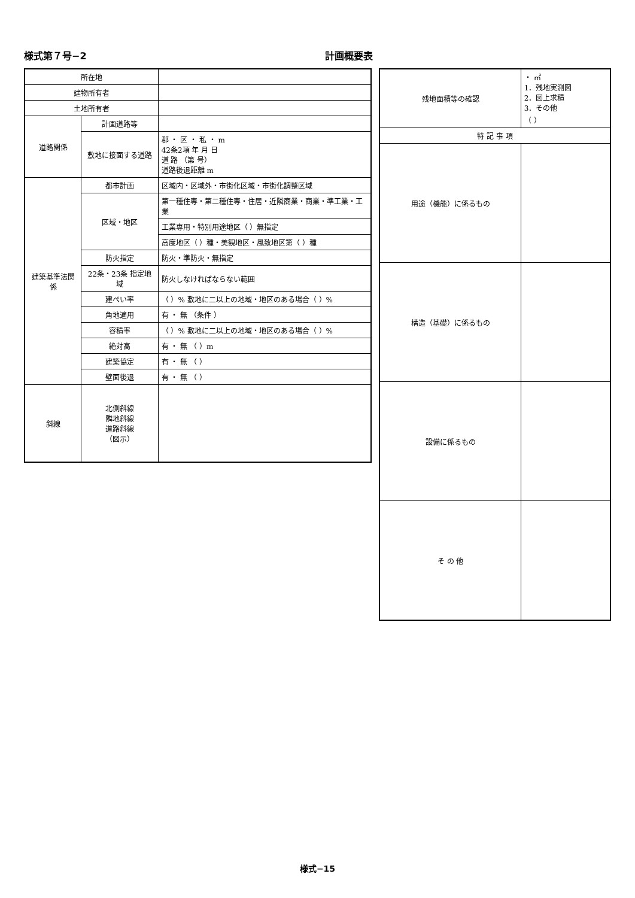様式第７号−2 計画概要表
| 所在地 | | |
| 建物所有者 | | |
| 土地所有者 | | |
| 道路関係 | 計画道路等 | |
| | 敷地に接面する道路 | 郡 ・ 区 ・ 私 ・ m 42条2項 年 月 日 道 路 （第 号） 道路後退距離 m |
| 建築基準法関係 | 都市計画 | 区域内・区域外・市街化区域・市街化調整区域 |
| | 区域・地区 | 第一種住専・第二種住専・住居・近隣商業・商業・準工業・工業 |
| | | 工業専用・特別用途地区（ ）無指定 |
| | | 高度地区（ ）種・美観地区・風致地区第（ ）種 |
| | 防火指定 | 防火・準防火・無指定 |
| | 22条・23条 指定地域 | 防火しなければならない範囲 |
| | 建ぺい率 | （ ）% 敷地に二以上の地域・地区のある場合（ ）% |
| | 角地適用 | 有 ・ 無 （条件 ） |
| | 容積率 | （ ）% 敷地に二以上の地域・地区のある場合（ ）% |
| | 絶対高 | 有 ・ 無 （ ）m |
| | 建築協定 | 有 ・ 無 （ ） |
| | 壁面後退 | 有 ・ 無 （ ） |
| 斜線 | 北側斜線 隣地斜線 道路斜線 （図示） | |
| 残地面積等の確認 | ・ ㎡ 1．残地実測図 2．図上求積 3．その他 （ ） |
| 特 記 事 項 | |
| 用途（機能）に係るもの | |
| 構造（基礎）に係るもの | |
| 設備に係るもの | |
| そ の 他 | |
様式−15